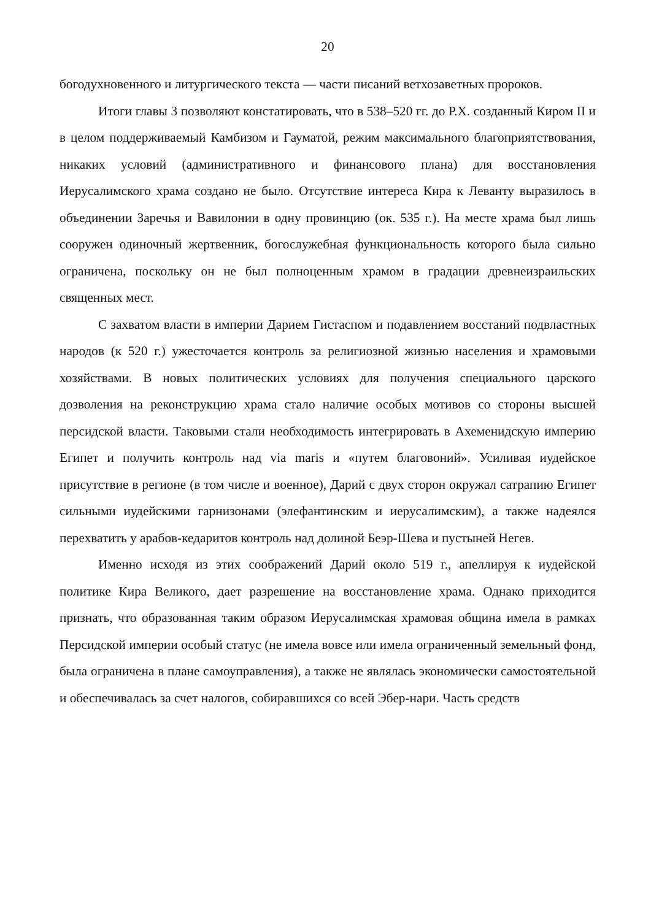20
богодухновенного и литургического текста — части писаний ветхозаветных пророков.
Итоги главы 3 позволяют констатировать, что в 538–520 гг. до Р.Х. созданный Киром II и в целом поддерживаемый Камбизом и Гауматой, режим максимального благоприятствования, никаких условий (административного и финансового плана) для восстановления Иерусалимского храма создано не было. Отсутствие интереса Кира к Леванту выразилось в объединении Заречья и Вавилонии в одну провинцию (ок. 535 г.). На месте храма был лишь сооружен одиночный жертвенник, богослужебная функциональность которого была сильно ограничена, поскольку он не был полноценным храмом в градации древнеизраильских священных мест.
С захватом власти в империи Дарием Гистаспом и подавлением восстаний подвластных народов (к 520 г.) ужесточается контроль за религиозной жизнью населения и храмовыми хозяйствами. В новых политических условиях для получения специального царского дозволения на реконструкцию храма стало наличие особых мотивов со стороны высшей персидской власти. Таковыми стали необходимость интегрировать в Ахеменидскую империю Египет и получить контроль над via maris и «путем благовоний». Усиливая иудейское присутствие в регионе (в том числе и военное), Дарий с двух сторон окружал сатрапию Египет сильными иудейскими гарнизонами (элефантинским и иерусалимским), а также надеялся перехватить у арабов-кедаритов контроль над долиной Беэр-Шева и пустыней Негев.
Именно исходя из этих соображений Дарий около 519 г., апеллируя к иудейской политике Кира Великого, дает разрешение на восстановление храма. Однако приходится признать, что образованная таким образом Иерусалимская храмовая община имела в рамках Персидской империи особый статус (не имела вовсе или имела ограниченный земельный фонд, была ограничена в плане самоуправления), а также не являлась экономически самостоятельной и обеспечивалась за счет налогов, собиравшихся со всей Эбер-нари. Часть средств